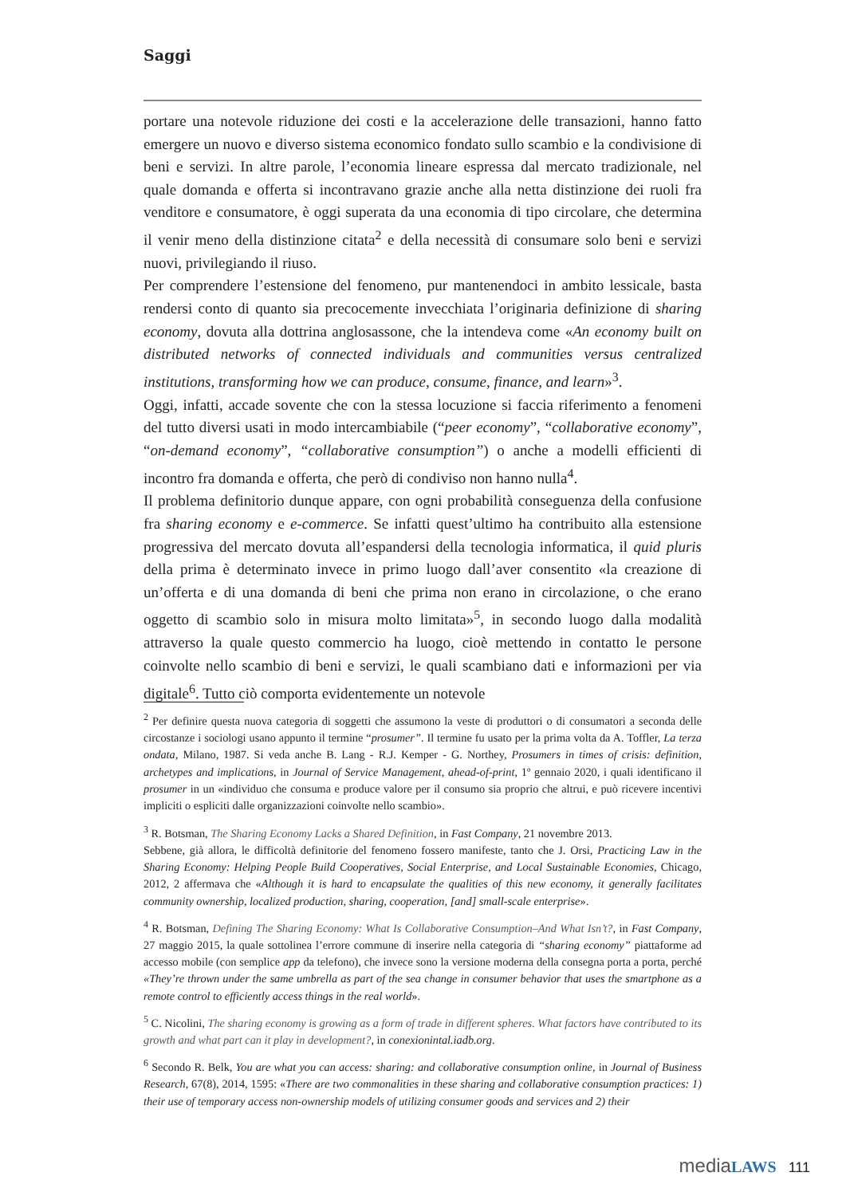Saggi
portare una notevole riduzione dei costi e la accelerazione delle transazioni, hanno fatto emergere un nuovo e diverso sistema economico fondato sullo scambio e la condivisione di beni e servizi. In altre parole, l’economia lineare espressa dal mercato tradizionale, nel quale domanda e offerta si incontravano grazie anche alla netta distinzione dei ruoli fra venditore e consumatore, è oggi superata da una economia di tipo circolare, che determina il venir meno della distinzione citata<sup>2</sup> e della necessità di consumare solo beni e servizi nuovi, privilegiando il riuso.
Per comprendere l’estensione del fenomeno, pur mantenendoci in ambito lessicale, basta rendersi conto di quanto sia precocemente invecchiata l’originaria definizione di sharing economy, dovuta alla dottrina anglosassone, che la intendeva come «An economy built on distributed networks of connected individuals and communities versus centralized institutions, transforming how we can produce, consume, finance, and learn»<sup>3</sup>.
Oggi, infatti, accade sovente che con la stessa locuzione si faccia riferimento a fenomeni del tutto diversi usati in modo intercambiabile (“peer economy”, “collaborative economy”, “on-demand economy”, “collaborative consumption”) o anche a modelli efficienti di incontro fra domanda e offerta, che però di condiviso non hanno nulla<sup>4</sup>.
Il problema definitorio dunque appare, con ogni probabilità conseguenza della confusione fra sharing economy e e-commerce. Se infatti quest’ultimo ha contribuito alla estensione progressiva del mercato dovuta all’espandersi della tecnologia informatica, il quid pluris della prima è determinato invece in primo luogo dall’aver consentito «la creazione di un’offerta e di una domanda di beni che prima non erano in circolazione, o che erano oggetto di scambio solo in misura molto limitata»<sup>5</sup>, in secondo luogo dalla modalità attraverso la quale questo commercio ha luogo, cioè mettendo in contatto le persone coinvolte nello scambio di beni e servizi, le quali scambiano dati e informazioni per via digitale<sup>6</sup>. Tutto ciò comporta evidentemente un notevole
<sup>2</sup> Per definire questa nuova categoria di soggetti che assumono la veste di produttori o di consumatori a seconda delle circostanze i sociologi usano appunto il termine “prosumer”. Il termine fu usato per la prima volta da A. Toffler, La terza ondata, Milano, 1987. Si veda anche B. Lang - R.J. Kemper - G. Northey, Prosumers in times of crisis: definition, archetypes and implications, in Journal of Service Management, ahead-of-print, 1º gennaio 2020, i quali identificano il prosumer in un «individuo che consuma e produce valore per il consumo sia proprio che altrui, e può ricevere incentivi impliciti o espliciti dalle organizzazioni coinvolte nello scambio».
<sup>3</sup> R. Botsman, The Sharing Economy Lacks a Shared Definition, in Fast Company, 21 novembre 2013.
Sebbene, già allora, le difficoltà definitorie del fenomeno fossero manifeste, tanto che J. Orsi, Practicing Law in the Sharing Economy: Helping People Build Cooperatives, Social Enterprise, and Local Sustainable Economies, Chicago, 2012, 2 affermava che «Although it is hard to encapsulate the qualities of this new economy, it generally facilitates community ownership, localized production, sharing, cooperation, [and] small-scale enterprise».
<sup>4</sup> R. Botsman, Defining The Sharing Economy: What Is Collaborative Consumption–And What Isn’t?, in Fast Company, 27 maggio 2015, la quale sottolinea l’errore commune di inserire nella categoria di “sharing economy” piattaforme ad accesso mobile (con semplice app da telefono), che invece sono la versione moderna della consegna porta a porta, perché «They’re thrown under the same umbrella as part of the sea change in consumer behavior that uses the smartphone as a remote control to efficiently access things in the real world».
<sup>5</sup> C. Nicolini, The sharing economy is growing as a form of trade in different spheres. What factors have contributed to its growth and what part can it play in development?, in conexionintal.iadb.org.
<sup>6</sup> Secondo R. Belk, You are what you can access: sharing: and collaborative consumption online, in Journal of Business Research, 67(8), 2014, 1595: «There are two commonalities in these sharing and collaborative consumption practices: 1) their use of temporary access non-ownership models of utilizing consumer goods and services and 2) their
mediaLAWS 111